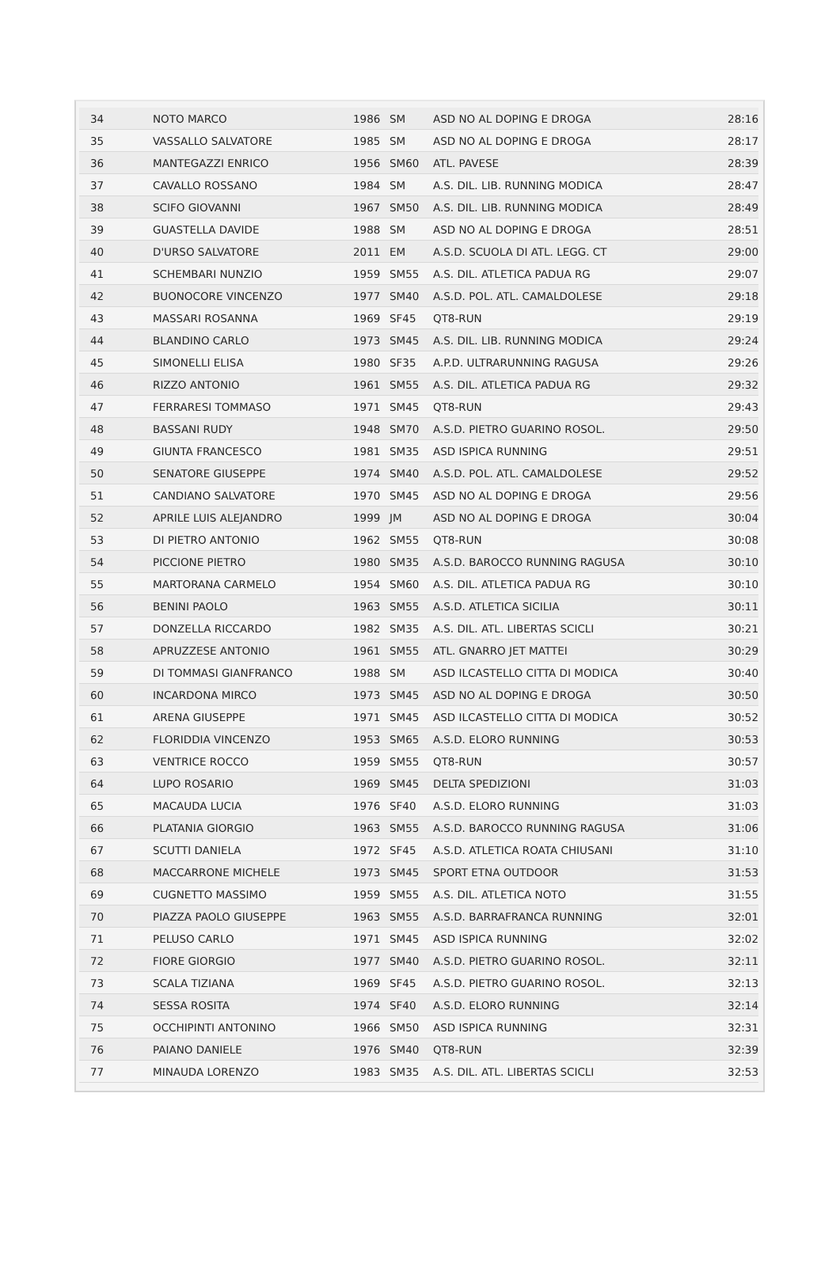| 34 | NOTO MARCO | 1986 | SM | ASD NO AL DOPING E DROGA | 28:16 |
| 35 | VASSALLO SALVATORE | 1985 | SM | ASD NO AL DOPING E DROGA | 28:17 |
| 36 | MANTEGAZZI ENRICO | 1956 | SM60 | ATL. PAVESE | 28:39 |
| 37 | CAVALLO ROSSANO | 1984 | SM | A.S. DIL. LIB. RUNNING MODICA | 28:47 |
| 38 | SCIFO GIOVANNI | 1967 | SM50 | A.S. DIL. LIB. RUNNING MODICA | 28:49 |
| 39 | GUASTELLA DAVIDE | 1988 | SM | ASD NO AL DOPING E DROGA | 28:51 |
| 40 | D'URSO SALVATORE | 2011 | EM | A.S.D. SCUOLA DI ATL. LEGG. CT | 29:00 |
| 41 | SCHEMBARI NUNZIO | 1959 | SM55 | A.S. DIL. ATLETICA PADUA RG | 29:07 |
| 42 | BUONOCORE VINCENZO | 1977 | SM40 | A.S.D. POL. ATL. CAMALDOLESE | 29:18 |
| 43 | MASSARI ROSANNA | 1969 | SF45 | QT8-RUN | 29:19 |
| 44 | BLANDINO CARLO | 1973 | SM45 | A.S. DIL. LIB. RUNNING MODICA | 29:24 |
| 45 | SIMONELLI ELISA | 1980 | SF35 | A.P.D. ULTRARUNNING RAGUSA | 29:26 |
| 46 | RIZZO ANTONIO | 1961 | SM55 | A.S. DIL. ATLETICA PADUA RG | 29:32 |
| 47 | FERRARESI TOMMASO | 1971 | SM45 | QT8-RUN | 29:43 |
| 48 | BASSANI RUDY | 1948 | SM70 | A.S.D. PIETRO GUARINO ROSOL. | 29:50 |
| 49 | GIUNTA FRANCESCO | 1981 | SM35 | ASD ISPICA RUNNING | 29:51 |
| 50 | SENATORE GIUSEPPE | 1974 | SM40 | A.S.D. POL. ATL. CAMALDOLESE | 29:52 |
| 51 | CANDIANO SALVATORE | 1970 | SM45 | ASD NO AL DOPING E DROGA | 29:56 |
| 52 | APRILE LUIS ALEJANDRO | 1999 | JM | ASD NO AL DOPING E DROGA | 30:04 |
| 53 | DI PIETRO ANTONIO | 1962 | SM55 | QT8-RUN | 30:08 |
| 54 | PICCIONE PIETRO | 1980 | SM35 | A.S.D. BAROCCO RUNNING RAGUSA | 30:10 |
| 55 | MARTORANA CARMELO | 1954 | SM60 | A.S. DIL. ATLETICA PADUA RG | 30:10 |
| 56 | BENINI PAOLO | 1963 | SM55 | A.S.D. ATLETICA SICILIA | 30:11 |
| 57 | DONZELLA RICCARDO | 1982 | SM35 | A.S. DIL. ATL. LIBERTAS SCICLI | 30:21 |
| 58 | APRUZZESE ANTONIO | 1961 | SM55 | ATL. GNARRO JET MATTEI | 30:29 |
| 59 | DI TOMMASI GIANFRANCO | 1988 | SM | ASD ILCASTELLO CITTA DI MODICA | 30:40 |
| 60 | INCARDONA MIRCO | 1973 | SM45 | ASD NO AL DOPING E DROGA | 30:50 |
| 61 | ARENA GIUSEPPE | 1971 | SM45 | ASD ILCASTELLO CITTA DI MODICA | 30:52 |
| 62 | FLORIDDIA VINCENZO | 1953 | SM65 | A.S.D. ELORO RUNNING | 30:53 |
| 63 | VENTRICE ROCCO | 1959 | SM55 | QT8-RUN | 30:57 |
| 64 | LUPO ROSARIO | 1969 | SM45 | DELTA SPEDIZIONI | 31:03 |
| 65 | MACAUDA LUCIA | 1976 | SF40 | A.S.D. ELORO RUNNING | 31:03 |
| 66 | PLATANIA GIORGIO | 1963 | SM55 | A.S.D. BAROCCO RUNNING RAGUSA | 31:06 |
| 67 | SCUTTI DANIELA | 1972 | SF45 | A.S.D. ATLETICA ROATA CHIUSANI | 31:10 |
| 68 | MACCARRONE MICHELE | 1973 | SM45 | SPORT ETNA OUTDOOR | 31:53 |
| 69 | CUGNETTO MASSIMO | 1959 | SM55 | A.S. DIL. ATLETICA NOTO | 31:55 |
| 70 | PIAZZA PAOLO GIUSEPPE | 1963 | SM55 | A.S.D. BARRAFRANCA RUNNING | 32:01 |
| 71 | PELUSO CARLO | 1971 | SM45 | ASD ISPICA RUNNING | 32:02 |
| 72 | FIORE GIORGIO | 1977 | SM40 | A.S.D. PIETRO GUARINO ROSOL. | 32:11 |
| 73 | SCALA TIZIANA | 1969 | SF45 | A.S.D. PIETRO GUARINO ROSOL. | 32:13 |
| 74 | SESSA ROSITA | 1974 | SF40 | A.S.D. ELORO RUNNING | 32:14 |
| 75 | OCCHIPINTI ANTONINO | 1966 | SM50 | ASD ISPICA RUNNING | 32:31 |
| 76 | PAIANO DANIELE | 1976 | SM40 | QT8-RUN | 32:39 |
| 77 | MINAUDA LORENZO | 1983 | SM35 | A.S. DIL. ATL. LIBERTAS SCICLI | 32:53 |